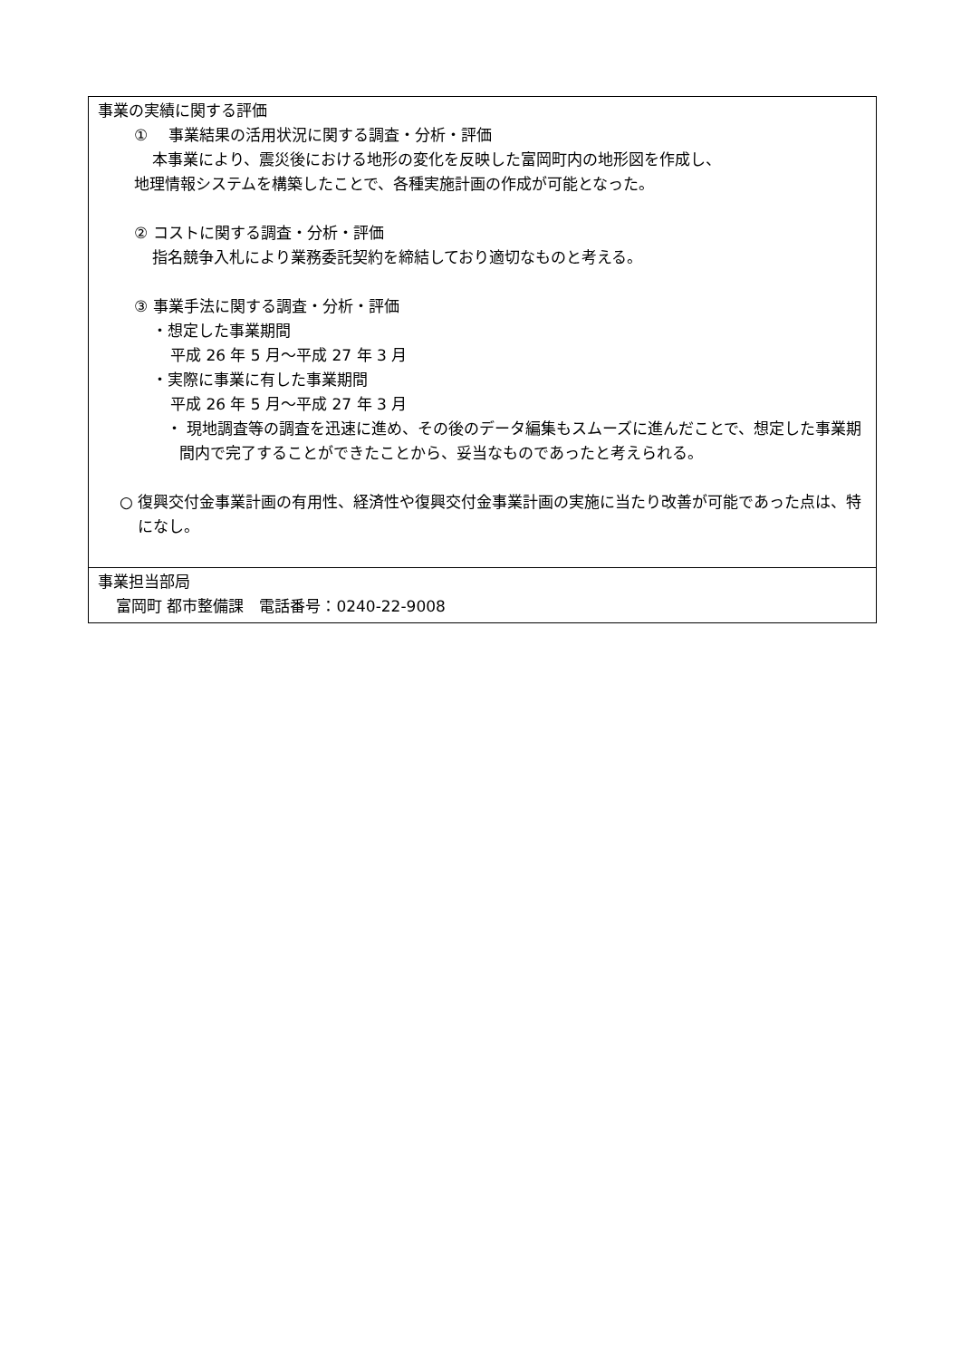| 事業の実績に関する評価 ① 事業結果の活用状況に関する調査・分析・評価 本事業により、震災後における地形の変化を反映した富岡町内の地形図を作成し、 地理情報システムを構築したことで、各種実施計画の作成が可能となった。 ② コストに関する調査・分析・評価 指名競争入札により業務委託契約を締結しており適切なものと考える。 ③ 事業手法に関する調査・分析・評価 ・想定した事業期間 平成 26 年 5 月～平成 27 年 3 月 ・実際に事業に有した事業期間 平成 26 年 5 月～平成 27 年 3 月 ・ 現地調査等の調査を迅速に進め、その後のデータ編集もスムーズに進んだことで、想定した事業期間内で完了することができたことから、妥当なものであったと考えられる。 ○ 復興交付金事業計画の有用性、経済性や復興交付金事業計画の実施に当たり改善が可能であった点は、特になし。 |
| 事業担当部局 富岡町 都市整備課 電話番号：0240-22-9008 |